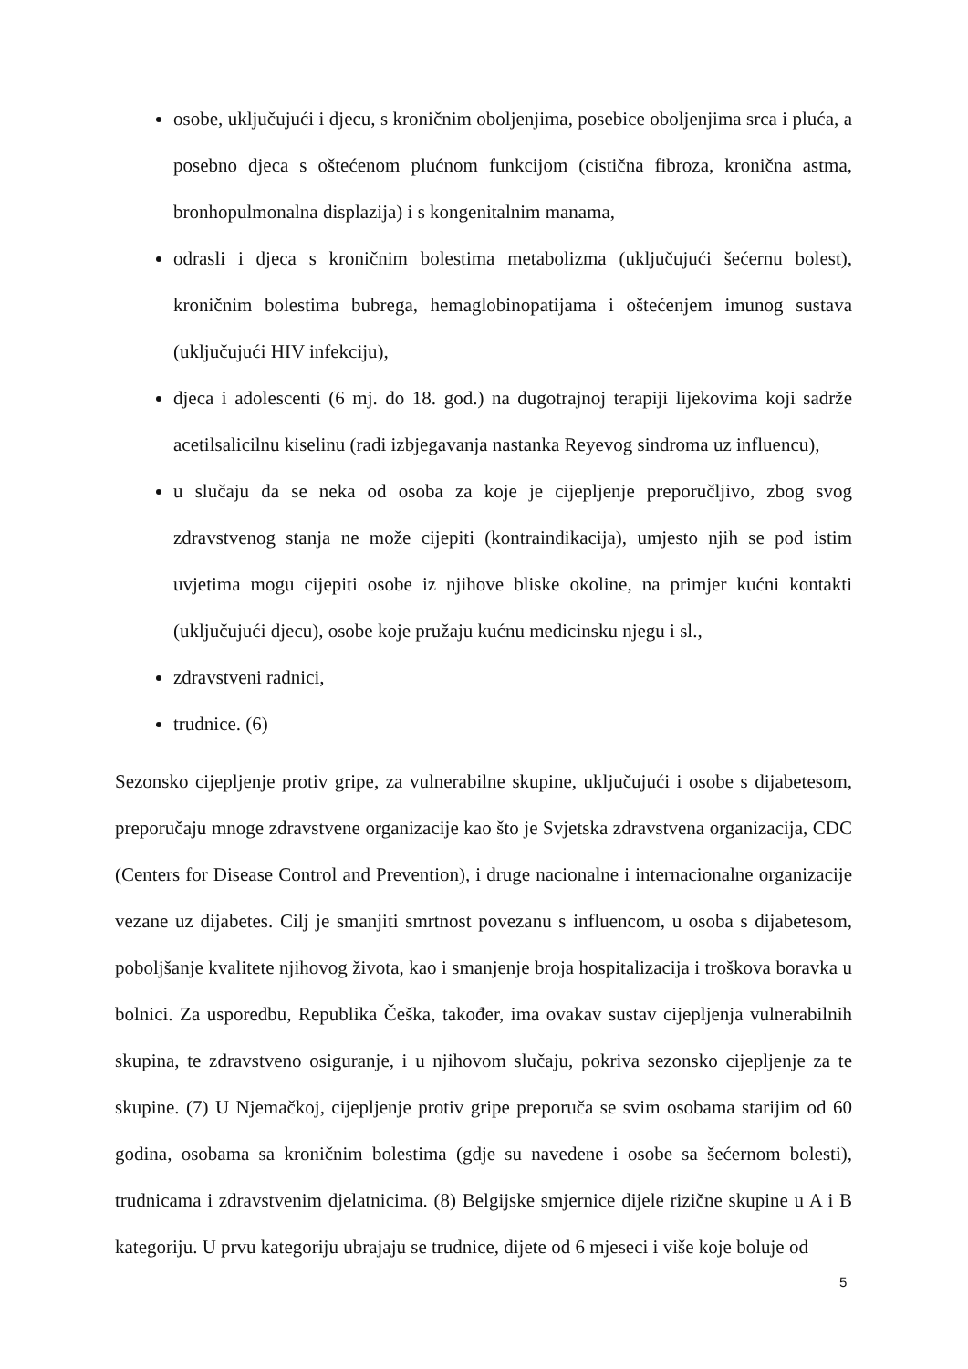osobe, uključujući i djecu, s kroničnim oboljenjima, posebice oboljenjima srca i pluća, a posebno djeca s oštećenom plućnom funkcijom (cistična fibroza, kronična astma, bronhopulmonalna displazija) i s kongenitalnim manama,
odrasli i djeca s kroničnim bolestima metabolizma (uključujući šećernu bolest), kroničnim bolestima bubrega, hemaglobinopatijama i oštećenjem imunog sustava (uključujući HIV infekciju),
djeca i adolescenti (6 mj. do 18. god.) na dugotrajnoj terapiji lijekovima koji sadrže acetilsalicilnu kiselinu (radi izbjegavanja nastanka Reyevog sindroma uz influencu),
u slučaju da se neka od osoba za koje je cijepljenje preporučljivo, zbog svog zdravstvenog stanja ne može cijepiti (kontraindikacija), umjesto njih se pod istim uvjetima mogu cijepiti osobe iz njihove bliske okoline, na primjer kućni kontakti (uključujući djecu), osobe koje pružaju kućnu medicinsku njegu i sl.,
zdravstveni radnici,
trudnice. (6)
Sezonsko cijepljenje protiv gripe, za vulnerabilne skupine, uključujući i osobe s dijabetesom, preporučaju mnoge zdravstvene organizacije kao što je Svjetska zdravstvena organizacija, CDC (Centers for Disease Control and Prevention), i druge nacionalne i internacionalne organizacije vezane uz dijabetes. Cilj je smanjiti smrtnost povezanu s influencom, u osoba s dijabetesom, poboljšanje kvalitete njihovog života, kao i smanjenje broja hospitalizacija i troškova boravka u bolnici. Za usporedbu, Republika Češka, također, ima ovakav sustav cijepljenja vulnerabilnih skupina, te zdravstveno osiguranje, i u njihovom slučaju, pokriva sezonsko cijepljenje za te skupine. (7) U Njemačkoj, cijepljenje protiv gripe preporuča se svim osobama starijim od 60 godina, osobama sa kroničnim bolestima (gdje su navedene i osobe sa šećernom bolesti), trudnicama i zdravstvenim djelatnicima. (8) Belgijske smjernice dijele rizične skupine u A i B kategoriju. U prvu kategoriju ubrajaju se trudnice, dijete od 6 mjeseci i više koje boluje od
5